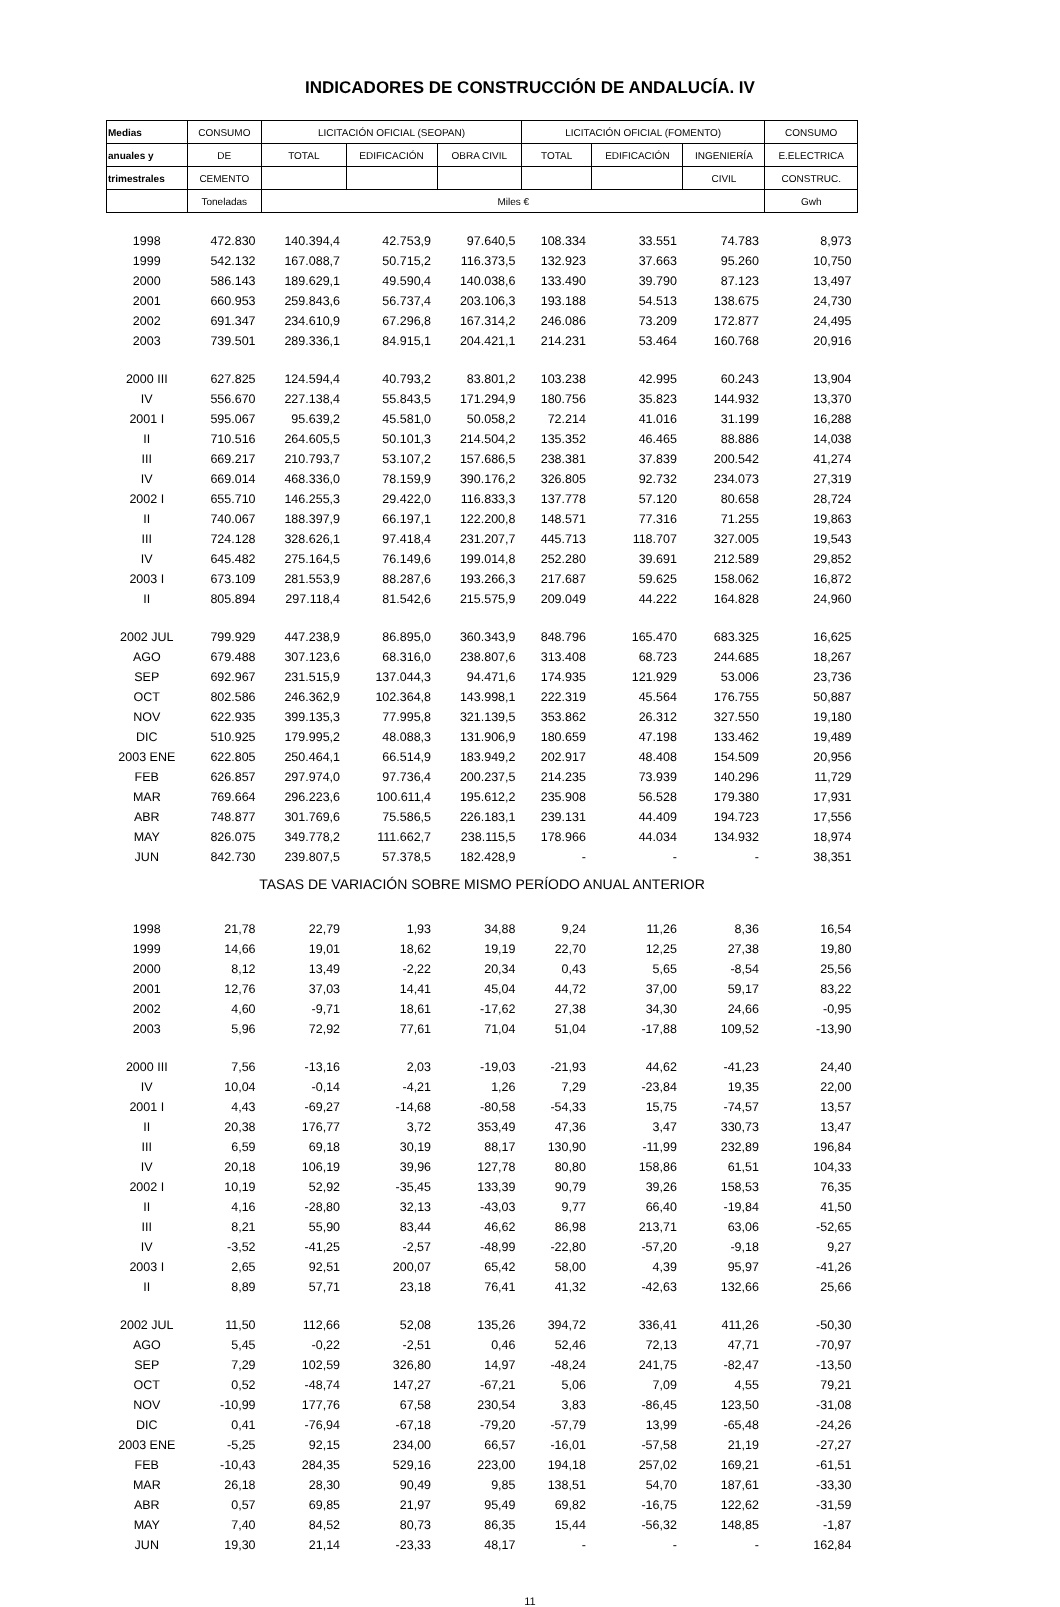INDICADORES DE CONSTRUCCIÓN DE ANDALUCÍA. IV
| Medias | CONSUMO | LICITACIÓN OFICIAL (SEOPAN) | | | LICITACIÓN OFICIAL (FOMENTO) | | | CONSUMO |
| --- | --- | --- | --- | --- | --- | --- | --- | --- |
| anuales y | DE | TOTAL | EDIFICACIÓN | OBRA CIVIL | TOTAL | EDIFICACIÓN | INGENIERÍA | E.ELECTRICA |
| trimestrales | CEMENTO | | | | | | CIVIL | CONSTRUC. |
| | Toneladas | Miles € | | | | | | Gwh |
| 1998 | 472.830 | 140.394,4 | 42.753,9 | 97.640,5 | 108.334 | 33.551 | 74.783 | 8,973 |
| 1999 | 542.132 | 167.088,7 | 50.715,2 | 116.373,5 | 132.923 | 37.663 | 95.260 | 10,750 |
| 2000 | 586.143 | 189.629,1 | 49.590,4 | 140.038,6 | 133.490 | 39.790 | 87.123 | 13,497 |
| 2001 | 660.953 | 259.843,6 | 56.737,4 | 203.106,3 | 193.188 | 54.513 | 138.675 | 24,730 |
| 2002 | 691.347 | 234.610,9 | 67.296,8 | 167.314,2 | 246.086 | 73.209 | 172.877 | 24,495 |
| 2003 | 739.501 | 289.336,1 | 84.915,1 | 204.421,1 | 214.231 | 53.464 | 160.768 | 20,916 |
| 2000 III | 627.825 | 124.594,4 | 40.793,2 | 83.801,2 | 103.238 | 42.995 | 60.243 | 13,904 |
| IV | 556.670 | 227.138,4 | 55.843,5 | 171.294,9 | 180.756 | 35.823 | 144.932 | 13,370 |
| 2001 I | 595.067 | 95.639,2 | 45.581,0 | 50.058,2 | 72.214 | 41.016 | 31.199 | 16,288 |
| II | 710.516 | 264.605,5 | 50.101,3 | 214.504,2 | 135.352 | 46.465 | 88.886 | 14,038 |
| III | 669.217 | 210.793,7 | 53.107,2 | 157.686,5 | 238.381 | 37.839 | 200.542 | 41,274 |
| IV | 669.014 | 468.336,0 | 78.159,9 | 390.176,2 | 326.805 | 92.732 | 234.073 | 27,319 |
| 2002 I | 655.710 | 146.255,3 | 29.422,0 | 116.833,3 | 137.778 | 57.120 | 80.658 | 28,724 |
| II | 740.067 | 188.397,9 | 66.197,1 | 122.200,8 | 148.571 | 77.316 | 71.255 | 19,863 |
| III | 724.128 | 328.626,1 | 97.418,4 | 231.207,7 | 445.713 | 118.707 | 327.005 | 19,543 |
| IV | 645.482 | 275.164,5 | 76.149,6 | 199.014,8 | 252.280 | 39.691 | 212.589 | 29,852 |
| 2003 I | 673.109 | 281.553,9 | 88.287,6 | 193.266,3 | 217.687 | 59.625 | 158.062 | 16,872 |
| II | 805.894 | 297.118,4 | 81.542,6 | 215.575,9 | 209.049 | 44.222 | 164.828 | 24,960 |
| 2002 JUL | 799.929 | 447.238,9 | 86.895,0 | 360.343,9 | 848.796 | 165.470 | 683.325 | 16,625 |
| AGO | 679.488 | 307.123,6 | 68.316,0 | 238.807,6 | 313.408 | 68.723 | 244.685 | 18,267 |
| SEP | 692.967 | 231.515,9 | 137.044,3 | 94.471,6 | 174.935 | 121.929 | 53.006 | 23,736 |
| OCT | 802.586 | 246.362,9 | 102.364,8 | 143.998,1 | 222.319 | 45.564 | 176.755 | 50,887 |
| NOV | 622.935 | 399.135,3 | 77.995,8 | 321.139,5 | 353.862 | 26.312 | 327.550 | 19,180 |
| DIC | 510.925 | 179.995,2 | 48.088,3 | 131.906,9 | 180.659 | 47.198 | 133.462 | 19,489 |
| 2003 ENE | 622.805 | 250.464,1 | 66.514,9 | 183.949,2 | 202.917 | 48.408 | 154.509 | 20,956 |
| FEB | 626.857 | 297.974,0 | 97.736,4 | 200.237,5 | 214.235 | 73.939 | 140.296 | 11,729 |
| MAR | 769.664 | 296.223,6 | 100.611,4 | 195.612,2 | 235.908 | 56.528 | 179.380 | 17,931 |
| ABR | 748.877 | 301.769,6 | 75.586,5 | 226.183,1 | 239.131 | 44.409 | 194.723 | 17,556 |
| MAY | 826.075 | 349.778,2 | 111.662,7 | 238.115,5 | 178.966 | 44.034 | 134.932 | 18,974 |
| JUN | 842.730 | 239.807,5 | 57.378,5 | 182.428,9 | - | - | - | 38,351 |
| TASAS DE VARIACIÓN SOBRE MISMO PERÍODO ANUAL ANTERIOR | | | | | | | | |
| 1998 | 21,78 | 22,79 | 1,93 | 34,88 | 9,24 | 11,26 | 8,36 | 16,54 |
| 1999 | 14,66 | 19,01 | 18,62 | 19,19 | 22,70 | 12,25 | 27,38 | 19,80 |
| 2000 | 8,12 | 13,49 | -2,22 | 20,34 | 0,43 | 5,65 | -8,54 | 25,56 |
| 2001 | 12,76 | 37,03 | 14,41 | 45,04 | 44,72 | 37,00 | 59,17 | 83,22 |
| 2002 | 4,60 | -9,71 | 18,61 | -17,62 | 27,38 | 34,30 | 24,66 | -0,95 |
| 2003 | 5,96 | 72,92 | 77,61 | 71,04 | 51,04 | -17,88 | 109,52 | -13,90 |
| 2000 III | 7,56 | -13,16 | 2,03 | -19,03 | -21,93 | 44,62 | -41,23 | 24,40 |
| IV | 10,04 | -0,14 | -4,21 | 1,26 | 7,29 | -23,84 | 19,35 | 22,00 |
| 2001 I | 4,43 | -69,27 | -14,68 | -80,58 | -54,33 | 15,75 | -74,57 | 13,57 |
| II | 20,38 | 176,77 | 3,72 | 353,49 | 47,36 | 3,47 | 330,73 | 13,47 |
| III | 6,59 | 69,18 | 30,19 | 88,17 | 130,90 | -11,99 | 232,89 | 196,84 |
| IV | 20,18 | 106,19 | 39,96 | 127,78 | 80,80 | 158,86 | 61,51 | 104,33 |
| 2002 I | 10,19 | 52,92 | -35,45 | 133,39 | 90,79 | 39,26 | 158,53 | 76,35 |
| II | 4,16 | -28,80 | 32,13 | -43,03 | 9,77 | 66,40 | -19,84 | 41,50 |
| III | 8,21 | 55,90 | 83,44 | 46,62 | 86,98 | 213,71 | 63,06 | -52,65 |
| IV | -3,52 | -41,25 | -2,57 | -48,99 | -22,80 | -57,20 | -9,18 | 9,27 |
| 2003 I | 2,65 | 92,51 | 200,07 | 65,42 | 58,00 | 4,39 | 95,97 | -41,26 |
| II | 8,89 | 57,71 | 23,18 | 76,41 | 41,32 | -42,63 | 132,66 | 25,66 |
| 2002 JUL | 11,50 | 112,66 | 52,08 | 135,26 | 394,72 | 336,41 | 411,26 | -50,30 |
| AGO | 5,45 | -0,22 | -2,51 | 0,46 | 52,46 | 72,13 | 47,71 | -70,97 |
| SEP | 7,29 | 102,59 | 326,80 | 14,97 | -48,24 | 241,75 | -82,47 | -13,50 |
| OCT | 0,52 | -48,74 | 147,27 | -67,21 | 5,06 | 7,09 | 4,55 | 79,21 |
| NOV | -10,99 | 177,76 | 67,58 | 230,54 | 3,83 | -86,45 | 123,50 | -31,08 |
| DIC | 0,41 | -76,94 | -67,18 | -79,20 | -57,79 | 13,99 | -65,48 | -24,26 |
| 2003 ENE | -5,25 | 92,15 | 234,00 | 66,57 | -16,01 | -57,58 | 21,19 | -27,27 |
| FEB | -10,43 | 284,35 | 529,16 | 223,00 | 194,18 | 257,02 | 169,21 | -61,51 |
| MAR | 26,18 | 28,30 | 90,49 | 9,85 | 138,51 | 54,70 | 187,61 | -33,30 |
| ABR | 0,57 | 69,85 | 21,97 | 95,49 | 69,82 | -16,75 | 122,62 | -31,59 |
| MAY | 7,40 | 84,52 | 80,73 | 86,35 | 15,44 | -56,32 | 148,85 | -1,87 |
| JUN | 19,30 | 21,14 | -23,33 | 48,17 | - | - | - | 162,84 |
11